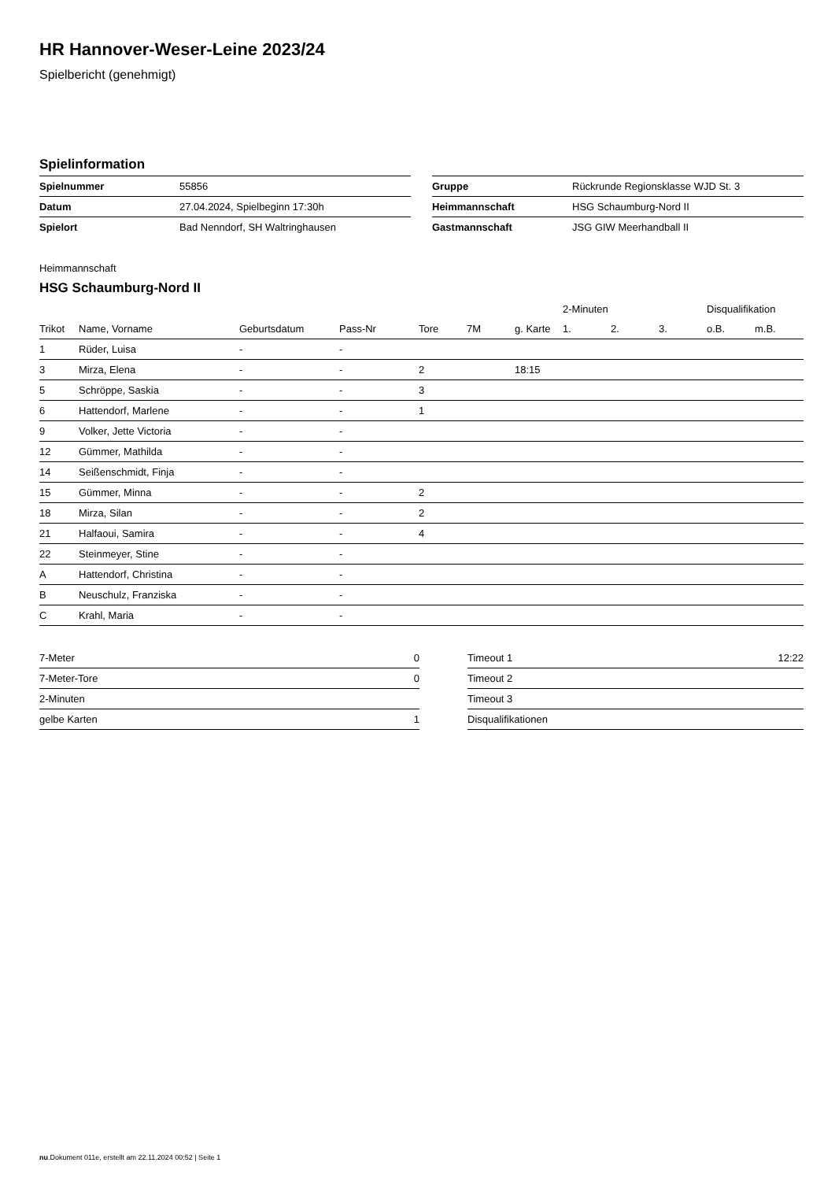HR Hannover-Weser-Leine 2023/24
Spielbericht (genehmigt)
Spielinformation
| Spielnummer | 55856 |
| Datum | 27.04.2024, Spielbeginn 17:30h |
| Spielort | Bad Nenndorf, SH Waltringhausen |
| Gruppe | Rückrunde Regionsklasse WJD St. 3 |
| Heimmannschaft | HSG Schaumburg-Nord II |
| Gastmannschaft | JSG GIW Meerhandball II |
Heimmannschaft
HSG Schaumburg-Nord II
| | | | | | | | 2-Minuten | | | Disqualifikation | |
| --- | --- | --- | --- | --- | --- | --- | --- | --- | --- | --- | --- |
| Trikot | Name, Vorname | Geburtsdatum | Pass-Nr | Tore | 7M | g. Karte | 1. | 2. | 3. | o.B. | m.B. |
| 1 | Rüder, Luisa | - | - | | | | | | | | |
| 3 | Mirza, Elena | - | - | 2 | | 18:15 | | | | | |
| 5 | Schröppe, Saskia | - | - | 3 | | | | | | | |
| 6 | Hattendorf, Marlene | - | - | 1 | | | | | | | |
| 9 | Volker, Jette Victoria | - | - | | | | | | | | |
| 12 | Gümmer, Mathilda | - | - | | | | | | | | |
| 14 | Seißenschmidt, Finja | - | - | | | | | | | | |
| 15 | Gümmer, Minna | - | - | 2 | | | | | | | |
| 18 | Mirza, Silan | - | - | 2 | | | | | | | |
| 21 | Halfaoui, Samira | - | - | 4 | | | | | | | |
| 22 | Steinmeyer, Stine | - | - | | | | | | | | |
| A | Hattendorf, Christina | - | - | | | | | | | | |
| B | Neuschulz, Franziska | - | - | | | | | | | | |
| C | Krahl, Maria | - | - | | | | | | | | |
| 7-Meter | 0 |
| 7-Meter-Tore | 0 |
| 2-Minuten | |
| gelbe Karten | 1 |
| Timeout 1 | 12:22 |
| Timeout 2 | |
| Timeout 3 | |
| Disqualifikationen | |
nu.Dokument 011e, erstellt am 22.11.2024 00:52 | Seite 1